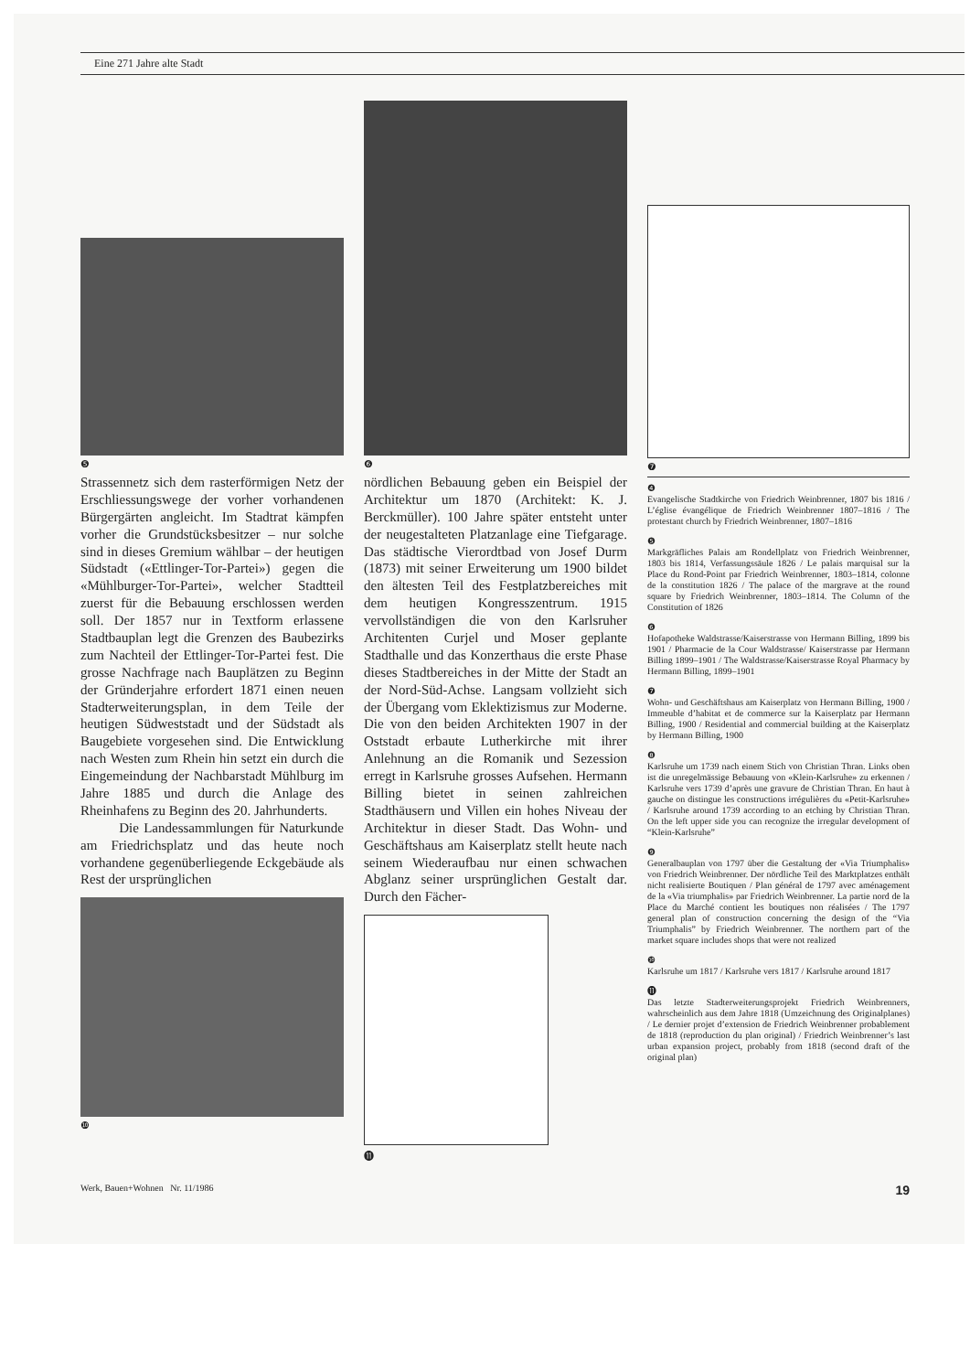Eine 271 Jahre alte Stadt
❺
Strassennetz sich dem rasterförmigen Netz der Erschliessungswege der vorher vorhandenen Bürgergärten angleicht. Im Stadtrat kämpfen vorher die Grundstücksbesitzer – nur solche sind in dieses Gremium wählbar – der heutigen Südstadt («Ettlinger-Tor-Partei») gegen die «Mühlburger-Tor-Partei», welcher Stadtteil zuerst für die Bebauung erschlossen werden soll. Der 1857 nur in Textform erlassene Stadtbauplan legt die Grenzen des Baubezirks zum Nachteil der Ettlinger-Tor-Partei fest. Die grosse Nachfrage nach Bauplätzen zu Beginn der Gründerjahre erfordert 1871 einen neuen Stadterweiterungsplan, in dem Teile der heutigen Südweststadt und der Südstadt als Baugebiete vorgesehen sind. Die Entwicklung nach Westen zum Rhein hin setzt ein durch die Eingemeindung der Nachbarstadt Mühlburg im Jahre 1885 und durch die Anlage des Rheinhafens zu Beginn des 20. Jahrhunderts.
Die Landessammlungen für Naturkunde am Friedrichsplatz und das heute noch vorhandene gegenüberliegende Eckgebäude als Rest der ursprünglichen
❿
❻
nördlichen Bebauung geben ein Beispiel der Architektur um 1870 (Architekt: K. J. Berckmüller). 100 Jahre später entsteht unter der neugestalteten Platzanlage eine Tiefgarage. Das städtische Vierordtbad von Josef Durm (1873) mit seiner Erweiterung um 1900 bildet den ältesten Teil des Festplatzbereiches mit dem heutigen Kongresszentrum. 1915 vervollständigen die von den Karlsruher Architenten Curjel und Moser geplante Stadthalle und das Konzerthaus die erste Phase dieses Stadtbereiches in der Mitte der Stadt an der Nord-Süd-Achse. Langsam vollzieht sich der Übergang vom Eklektizismus zur Moderne. Die von den beiden Architekten 1907 in der Oststadt erbaute Lutherkirche mit ihrer Anlehnung an die Romanik und Sezession erregt in Karlsruhe grosses Aufsehen. Hermann Billing bietet in seinen zahlreichen Stadthäusern und Villen ein hohes Niveau der Architektur in dieser Stadt. Das Wohn- und Geschäftshaus am Kaiserplatz stellt heute nach seinem Wiederaufbau nur einen schwachen Abglanz seiner ursprünglichen Gestalt dar. Durch den Fächer-
⓫
❼
❹
Evangelische Stadtkirche von Friedrich Weinbrenner, 1807 bis 1816 / L’église évangélique de Friedrich Weinbrenner 1807–1816 / The protestant church by Friedrich Weinbrenner, 1807–1816
❺
Markgräfliches Palais am Rondellplatz von Friedrich Weinbrenner, 1803 bis 1814, Verfassungssäule 1826 / Le palais marquisal sur la Place du Rond-Point par Friedrich Weinbrenner, 1803–1814, colonne de la constitution 1826 / The palace of the margrave at the round square by Friedrich Weinbrenner, 1803–1814. The Column of the Constitution of 1826
❻
Hofapotheke Waldstrasse/Kaiserstrasse von Hermann Billing, 1899 bis 1901 / Pharmacie de la Cour Waldstrasse/ Kaiserstrasse par Hermann Billing 1899–1901 / The Waldstrasse/Kaiserstrasse Royal Pharmacy by Hermann Billing, 1899–1901
❼
Wohn- und Geschäftshaus am Kaiserplatz von Hermann Billing, 1900 / Immeuble d’habitat et de commerce sur la Kaiserplatz par Hermann Billing, 1900 / Residential and commercial building at the Kaiserplatz by Hermann Billing, 1900
❽
Karlsruhe um 1739 nach einem Stich von Christian Thran. Links oben ist die unregelmässige Bebauung von «Klein-Karlsruhe» zu erkennen / Karlsruhe vers 1739 d’après une gravure de Christian Thran. En haut à gauche on distingue les constructions irrégulières du «Petit-Karlsruhe» / Karlsruhe around 1739 according to an etching by Christian Thran. On the left upper side you can recognize the irregular development of “Klein-Karlsruhe”
❾
Generalbauplan von 1797 über die Gestaltung der «Via Triumphalis» von Friedrich Weinbrenner. Der nördliche Teil des Marktplatzes enthält nicht realisierte Boutiquen / Plan général de 1797 avec aménagement de la «Via triumphalis» par Friedrich Weinbrenner. La partie nord de la Place du Marché contient les boutiques non réalisées / The 1797 general plan of construction concerning the design of the “Via Triumphalis” by Friedrich Weinbrenner. The northern part of the market square includes shops that were not realized
❿
Karlsruhe um 1817 / Karlsruhe vers 1817 / Karlsruhe around 1817
⓫
Das letzte Stadterweiterungsprojekt Friedrich Weinbrenners, wahrscheinlich aus dem Jahre 1818 (Umzeichnung des Originalplanes) / Le dernier projet d’extension de Friedrich Weinbrenner probablement de 1818 (reproduction du plan original) / Friedrich Weinbrenner’s last urban expansion project, probably from 1818 (second draft of the original plan)
Werk, Bauen+Wohnen Nr. 11/1986 19